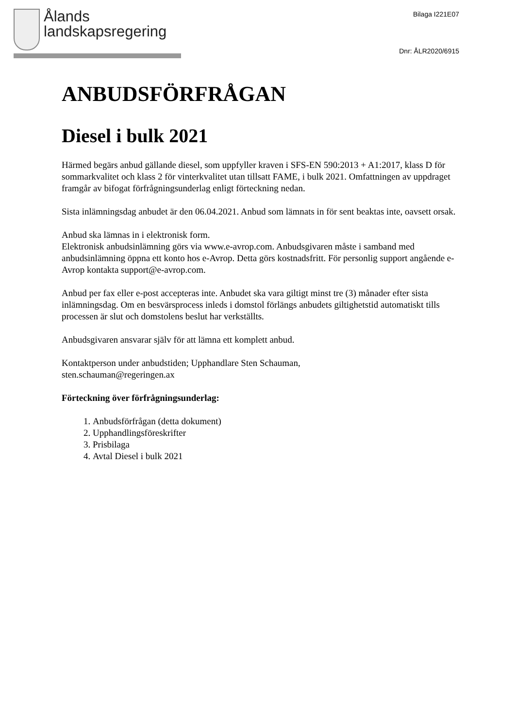Ålands
landskapsregering
Bilaga I221E07
Dnr: ÅLR2020/6915
ANBUDSFÖRFRÅGAN
Diesel i bulk 2021
Härmed begärs anbud gällande diesel, som uppfyller kraven i SFS-EN 590:2013 + A1:2017, klass D för sommarkvalitet och klass 2 för vinterkvalitet utan tillsatt FAME, i bulk 2021. Omfattningen av uppdraget framgår av bifogat förfrågningsunderlag enligt förteckning nedan.
Sista inlämningsdag anbudet är den 06.04.2021. Anbud som lämnats in för sent beaktas inte, oavsett orsak.
Anbud ska lämnas in i elektronisk form.
Elektronisk anbudsinlämning görs via www.e-avrop.com. Anbudsgivaren måste i samband med anbudsinlämning öppna ett konto hos e-Avrop. Detta görs kostnadsfritt. För personlig support angående e-Avrop kontakta support@e-avrop.com.
Anbud per fax eller e-post accepteras inte. Anbudet ska vara giltigt minst tre (3) månader efter sista inlämningsdag. Om en besvärsprocess inleds i domstol förlängs anbudets giltighetstid automatiskt tills processen är slut och domstolens beslut har verkställts.
Anbudsgivaren ansvarar själv för att lämna ett komplett anbud.
Kontaktperson under anbudstiden; Upphandlare Sten Schauman,
sten.schauman@regeringen.ax
Förteckning över förfrågningsunderlag:
1. Anbudsförfrågan (detta dokument)
2. Upphandlingsföreskrifter
3. Prisbilaga
4. Avtal Diesel i bulk 2021